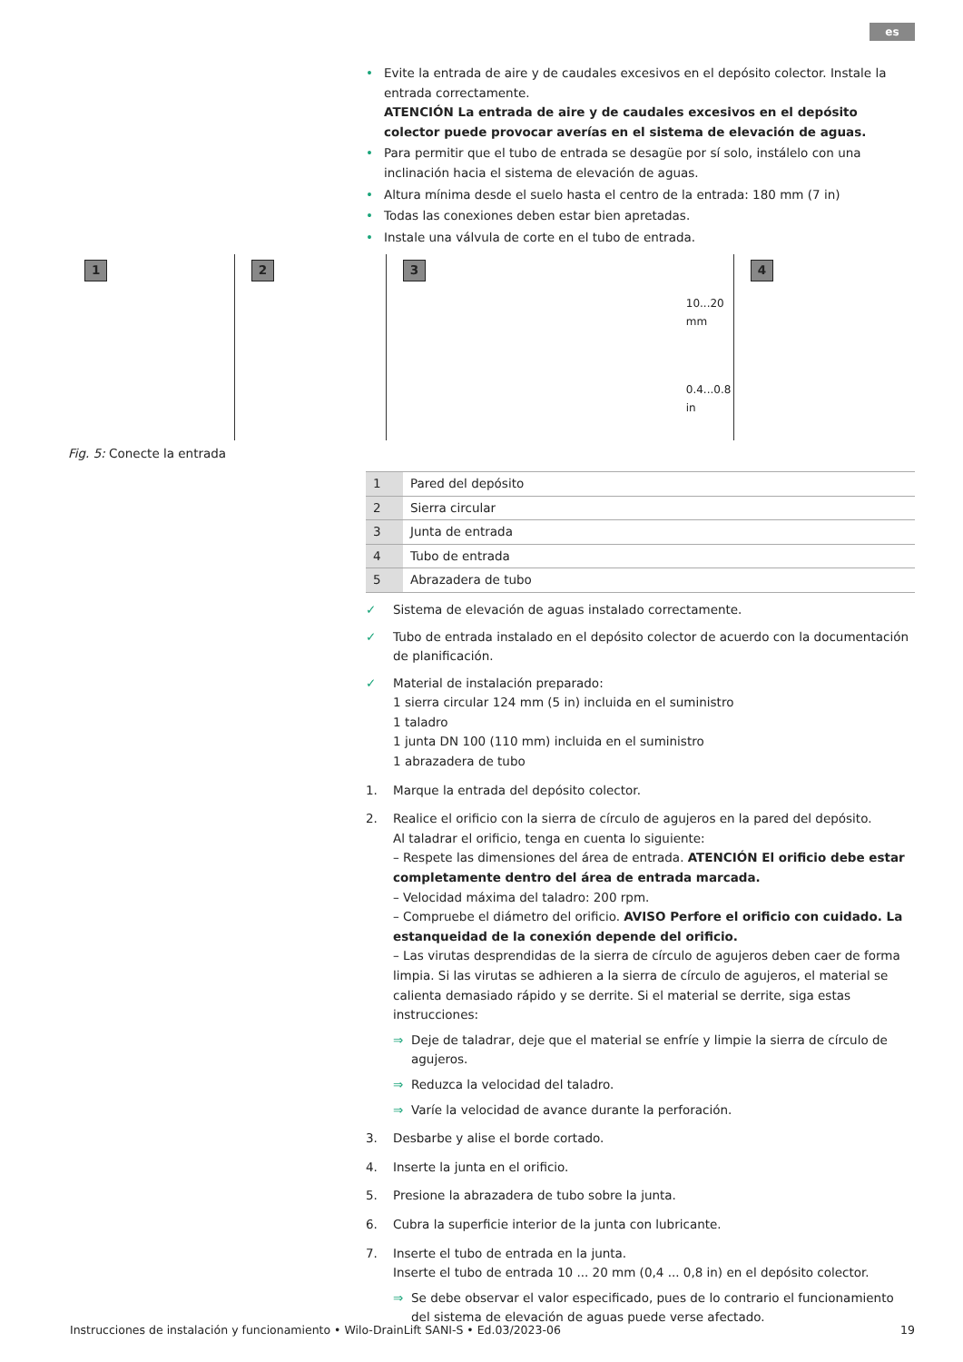es
• Evite la entrada de aire y de caudales excesivos en el depósito colector. Instale la entrada correctamente.
ATENCIÓN La entrada de aire y de caudales excesivos en el depósito colector puede provocar averías en el sistema de elevación de aguas.
• Para permitir que el tubo de entrada se desagüe por sí solo, instálelo con una inclinación hacia el sistema de elevación de aguas.
• Altura mínima desde el suelo hasta el centro de la entrada: 180 mm (7 in)
• Todas las conexiones deben estar bien apretadas.
• Instale una válvula de corte en el tubo de entrada.
1
2
3
10...20 mm
0.4...0.8 in
4
Fig. 5: Conecte la entrada
| 1 | Pared del depósito |
| 2 | Sierra circular |
| 3 | Junta de entrada |
| 4 | Tubo de entrada |
| 5 | Abrazadera de tubo |
✓ Sistema de elevación de aguas instalado correctamente.
✓ Tubo de entrada instalado en el depósito colector de acuerdo con la documentación de planificación.
✓ Material de instalación preparado:
1 sierra circular 124 mm (5 in) incluida en el suministro
1 taladro
1 junta DN 100 (110 mm) incluida en el suministro
1 abrazadera de tubo
1. Marque la entrada del depósito colector.
2. Realice el orificio con la sierra de círculo de agujeros en la pared del depósito.
Al taladrar el orificio, tenga en cuenta lo siguiente:
– Respete las dimensiones del área de entrada. ATENCIÓN El orificio debe estar completamente dentro del área de entrada marcada.
– Velocidad máxima del taladro: 200 rpm.
– Compruebe el diámetro del orificio. AVISO Perfore el orificio con cuidado. La estanqueidad de la conexión depende del orificio.
– Las virutas desprendidas de la sierra de círculo de agujeros deben caer de forma limpia. Si las virutas se adhieren a la sierra de círculo de agujeros, el material se calienta demasiado rápido y se derrite. Si el material se derrite, siga estas instrucciones:
⇒ Deje de taladrar, deje que el material se enfríe y limpie la sierra de círculo de agujeros.
⇒ Reduzca la velocidad del taladro.
⇒ Varíe la velocidad de avance durante la perforación.
3. Desbarbe y alise el borde cortado.
4. Inserte la junta en el orificio.
5. Presione la abrazadera de tubo sobre la junta.
6. Cubra la superficie interior de la junta con lubricante.
7. Inserte el tubo de entrada en la junta.
Inserte el tubo de entrada 10 ... 20 mm (0,4 ... 0,8 in) en el depósito colector.
⇒ Se debe observar el valor especificado, pues de lo contrario el funcionamiento del sistema de elevación de aguas puede verse afectado.
Instrucciones de instalación y funcionamiento • Wilo-DrainLift SANI-S • Ed.03/2023-06 19